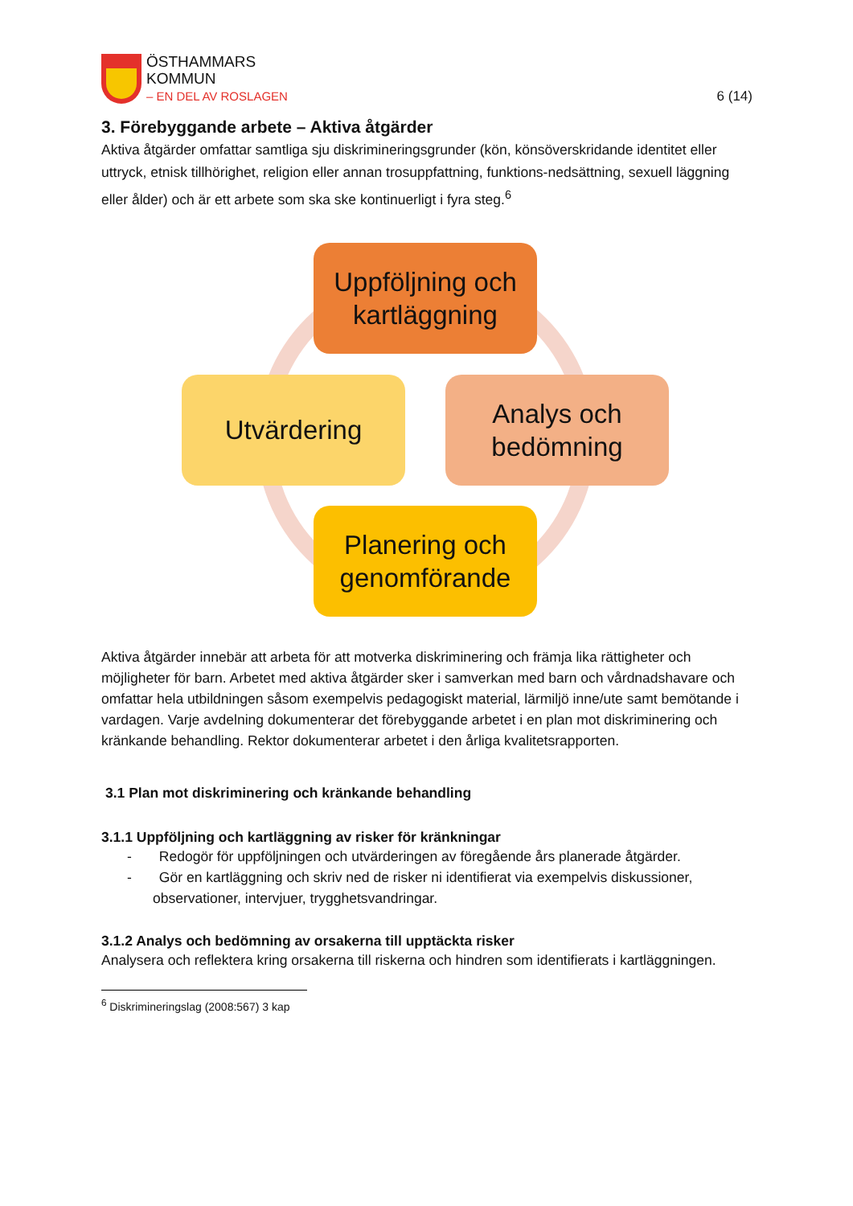ÖSTHAMMARS
KOMMUN
– EN DEL AV ROSLAGEN
6 (14)
3. Förebyggande arbete – Aktiva åtgärder
Aktiva åtgärder omfattar samtliga sju diskrimineringsgrunder (kön, könsöverskridande identitet eller uttryck, etnisk tillhörighet, religion eller annan trosuppfattning, funktions-nedsättning, sexuell läggning eller ålder) och är ett arbete som ska ske kontinuerligt i fyra steg.<sup>6</sup>
Uppföljning och kartläggning
Utvärdering
Analys och bedömning
Planering och genomförande
Aktiva åtgärder innebär att arbeta för att motverka diskriminering och främja lika rättigheter och möjligheter för barn. Arbetet med aktiva åtgärder sker i samverkan med barn och vårdnadshavare och omfattar hela utbildningen såsom exempelvis pedagogiskt material, lärmiljö inne/ute samt bemötande i vardagen. Varje avdelning dokumenterar det förebyggande arbetet i en plan mot diskriminering och kränkande behandling. Rektor dokumenterar arbetet i den årliga kvalitetsrapporten.
3.1 Plan mot diskriminering och kränkande behandling
3.1.1 Uppföljning och kartläggning av risker för kränkningar
- Redogör för uppföljningen och utvärderingen av föregående års planerade åtgärder.
- Gör en kartläggning och skriv ned de risker ni identifierat via exempelvis diskussioner, observationer, intervjuer, trygghetsvandringar.
3.1.2 Analys och bedömning av orsakerna till upptäckta risker
Analysera och reflektera kring orsakerna till riskerna och hindren som identifierats i kartläggningen.
<sup>6</sup> Diskrimineringslag (2008:567) 3 kap